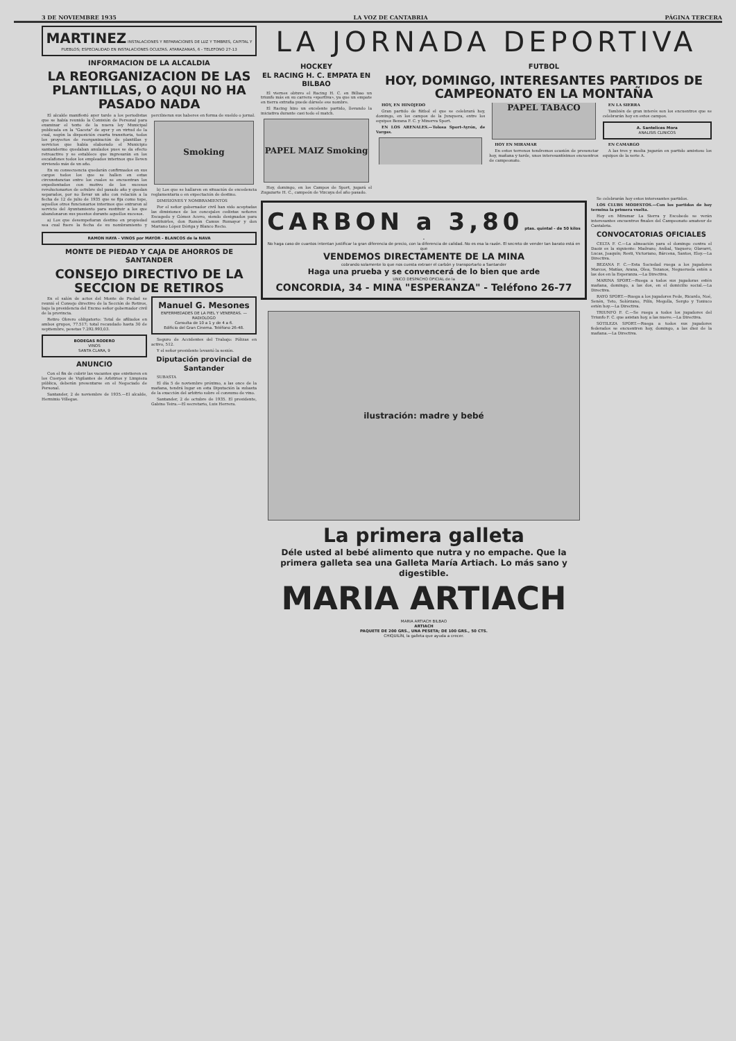3 DE NOVIEMBRE 1935 LA VOZ DE CANTABRIA PÁGINA TERCERA
MARTINEZ INSTALACIONES Y REPARACIONES DE LUZ Y TIMBRES, CAPITAL Y PUEBLOS; ESPECIALIDAD EN INSTALACIONES OCULTAS. ATARAZANAS, 6 - TELEFONO 27-13
INFORMACION DE LA ALCALDIA
LA REORGANIZACION DE LAS PLANTILLAS, O AQUI NO HA PASADO NADA
El alcalde manifestó ayer tarde a los periodistas que se había reunido la Comisión de Personal para examinar el texto de la nueva ley Municipal publicada en la "Gaceta" de ayer y en virtud de la cual, según la disposición cuarta transitoria, todos los proyectos de reorganización de plantillas y servicios que había elaborado el Municipio santanderino quedaban anulados pues se da efecto retroactivo y se establece que ingresarán en los escalafones todos los empleados interinos que lleven sirviendo más de un año.
En su consecuencia quedarán confirmados en sus cargos todos los que se hallen en estas circunstancias entre los cuales se encuentran los expedientados con motivo de los sucesos revolucionarios de octubre del pasado año y quedan separados, por no llevar un año con relación a la fecha de 12 de julio de 1935 que se fija como tope, aquellos otros funcionarios interinos que entraron al servicio del Ayuntamiento para sustituir a los que abandonaron sus puestos durante aquellos sucesos.
a) Los que desempeñaran destino en propiedad sea cual fuere la fecha de su nombramiento y percibieran sus haberes en forma de sueldo o jornal.
Smoking
b) Los que se hallaren en situación de excedencia reglamentaria o en expectación de destino.
DIMISIONES Y NOMBRAMIENTOS
Por el señor gobernador civil han sido aceptadas las dimisiones de los concejales cedistas señores Escagedo y Gómez Acevo, siendo designados para sustituirles, don Ramón Camus Rumayor y don Mariano López Dóriga y Blanco Recio.
RAMON HAYA - VINOS por MAYOR - BLANCOS de la NAVA
MONTE DE PIEDAD Y CAJA DE AHORROS DE SANTANDER
CONSEJO DIRECTIVO DE LA SECCION DE RETIROS
En el salón de actos del Monte de Piedad se reunió el Consejo directivo de la Sección de Retiros, bajo la presidencia del Excmo señor gobernador civil de la provincia.
Retiro Obrero obligatorio: Total de afiliados en ambos grupos, 77.517; total recaudado hasta 30 de septiembre, pesetas 7.292.993,03.
BODEGAS RODERO
VINOS
SANTA CLARA, 9
ANUNCIO
Con el fin de cubrir las vacantes que existieren en los Cuerpos de Vigilantes de Arbitrios y Limpieza pública, deberán presentarse en el Negociado de Personal.
Santander, 2 de noviembre de 1935.—El alcalde, Herminio Villegas.
Manuel G. Mesones
ENFERMEDADES DE LA PIEL Y VENEREAS. — RADIOLOGO
Consulta de 10 a 1 y de 4 a 6.
Edificio del Gran Cinema. Teléfono 26-48.
Seguro de Accidentes del Trabajo: Pólizas en activo, 512.
Y el señor presidente levantó la sesión.
Diputación provincial de Santander
SUBASTA
El día 5 de noviembre próximo, a las once de la mañana, tendrá lugar en esta Diputación la subasta de la exacción del arbitrio sobre el consumo de vino.
Santander, 2 de octubre de 1935. El presidente, Gabino Teira.—El secretario, Luis Herrera.
LA JORNADA DEPORTIVA
HOCKEY
EL RACING H. C. EMPATA EN BILBAO
El viernes obtuvo el Racing H. C. en Bilbao un triunfo más en su carrera «sportiva», ya que un empate en tierra extraña puede dársele ese nombre.
El Racing hizo un excelente partido, llevando la iniciativa durante casi todo el match.
PAPEL MAIZ Smoking
Hoy, domingo, en los Campos de Sport, jugará el Zugazarte H. C., campeón de Vizcaya del año pasado.
FUTBOL
HOY, DOMINGO, INTERESANTES PARTIDOS DE CAMPEONATO EN LA MONTAÑA
HOY, EN HINOJEDO
Gran partido de fútbol el que se celebrará hoy, domingo, en los campos de la Junquera, entre los equipos Bezana F. C. y Minerva Sport.
EN LOS ARENALES.—Tolosa Sport-Ayrón, de Vargas.
PAPEL TABACO
HOY EN MIRAMAR
En estos terrenos tendremos ocasión de presenciar hoy, mañana y tarde, unos interesantísimos encuentros de campeonato.
EN LA SIERRA
También de gran interés son los encuentros que se celebrarán hoy en estos campos.
A. Santelices Mora
ANALISIS CLINICOS
EN CAMARGO
A las tres y media jugarán en partido amistoso los equipos de la serie A.
CARBON a 3,80 ptas. quintal - de 50 kilos -
No haga caso de cuantos intentan justificar la gran diferencia de precio, con la diferencia de calidad. No es esa la razón. El secreto de vender tan barato está en que
VENDEMOS DIRECTAMENTE DE LA MINA
cobrando solamente lo que nos cuesta extraer el carbón y transportarlo a Santander
Haga una prueba y se convencerá de lo bien que arde
UNICO DESPACHO OFICIAL de la
CONCORDIA, 34 - MINA "ESPERANZA" - Teléfono 26-77
ilustración: madre y bebé
La primera galleta
Déle usted al bebé alimento que nutra y no empache. Que la primera galleta sea una Galleta María Artiach. Lo más sano y digestible.
MARIA ARTIACH
MARIA ARTIACH BILBAO
ARTIACH
PAQUETE DE 200 GRS., UNA PESETA; DE 100 GRS., 50 CTS.
CHIQUILÍN, la galleta que ayuda a crecer.
Se celebrarán hoy estos interesantes partidos.
LOS CLUBS MODESTOS.—Con los partidos de hoy termina la primera vuelta.
Hoy en Miramar La Sierra y Escobedo se verán interesantes encuentros finales del Campeonato amateur de Cantabria.
CONVOCATORIAS OFICIALES
CELTA F. C.—La alineación para el domingo contra el Daoiz es la siguiente: Madrazo; Aníbal, Vaquero; Olavarri, Lucas, Joaquín; Resti, Victoriano, Bárcena, Santos, Eloy.—La Directiva.
BEZANA F. C.—Esta Sociedad ruega a los jugadores Marcos, Matías, Arana, Olea, Tezanos, Negueruela estén a las dos en la Esperanza.—La Directiva.
MARINA SPORT.—Ruega a todos sus jugadoras estén mañana, domingo, a las dos, en el domicilio social.—La Directiva.
RAYO SPORT.—Ruega a los jugadores Fede, Ricardo, Noé, Senén, Teto, Solórzano, Filín, Megolla, Sergio y Toniuco estén hoy.—La Directiva.
TRIUNFO F. C.—Se ruega a todos los jugadores del Triunfo F. C. que asistan hoy, a las nueve.—La Directiva.
SOTILEZA SPORT.—Ruega a todos sus jugadores federados se encuentren hoy, domingo, a las diez de la mañana.—La Directiva.